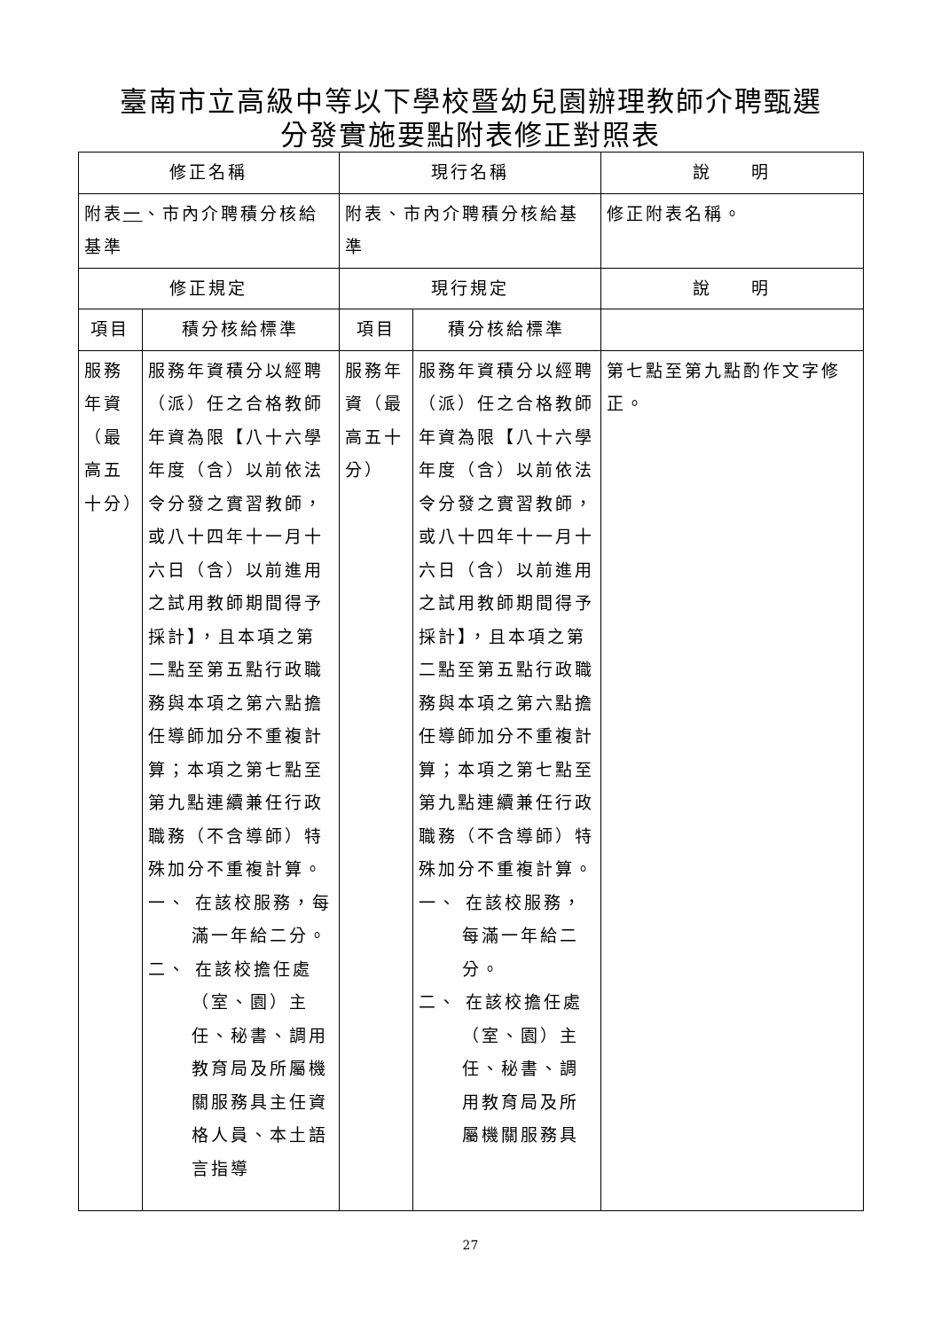臺南市立高級中等以下學校暨幼兒園辦理教師介聘甄選
分發實施要點附表修正對照表
| 修正名稱 | | 現行名稱 | | 說 明 |
| --- | --- | --- | --- | --- |
| 附表 一 、市內介聘積分核給基準 | | 附表、市內介聘積分核給基準 | | 修正附表名稱。 |
| 修正規定 | | 現行規定 | | 說 明 |
| 項目 | 積分核給標準 | 項目 | 積分核給標準 | |
| 服務年資（最高五十分） | 服務年資積分以經聘（派）任之合格教師年資為限【八十六學年度（含）以前依法令分發之實習教師，或八十四年十一月十六日（含）以前進用之試用教師期間得予採計】，且本項之第二點至第五點行政職務與本項之第六點擔任導師加分不重複計算；本項之第七點至第九點連續兼任行政職務（不含導師）特殊加分不重複計算。 一、 在該校服務，每滿一年給二分。 二、 在該校擔任處（室、園）主任、秘書、調用教育局及所屬機關服務具主任資格人員、本土語言指導 | 服務年資（最高五十分） | 服務年資積分以經聘（派）任之合格教師年資為限【八十六學年度（含）以前依法令分發之實習教師，或八十四年十一月十六日（含）以前進用之試用教師期間得予採計】，且本項之第二點至第五點行政職務與本項之第六點擔任導師加分不重複計算；本項之第七點至第九點連續兼任行政職務（不含導師）特殊加分不重複計算。 一、 在該校服務，每滿一年給二分。 二、 在該校擔任處（室、園）主任、秘書、調用教育局及所屬機關服務具 | 第七點至第九點酌作文字修正。 |
27